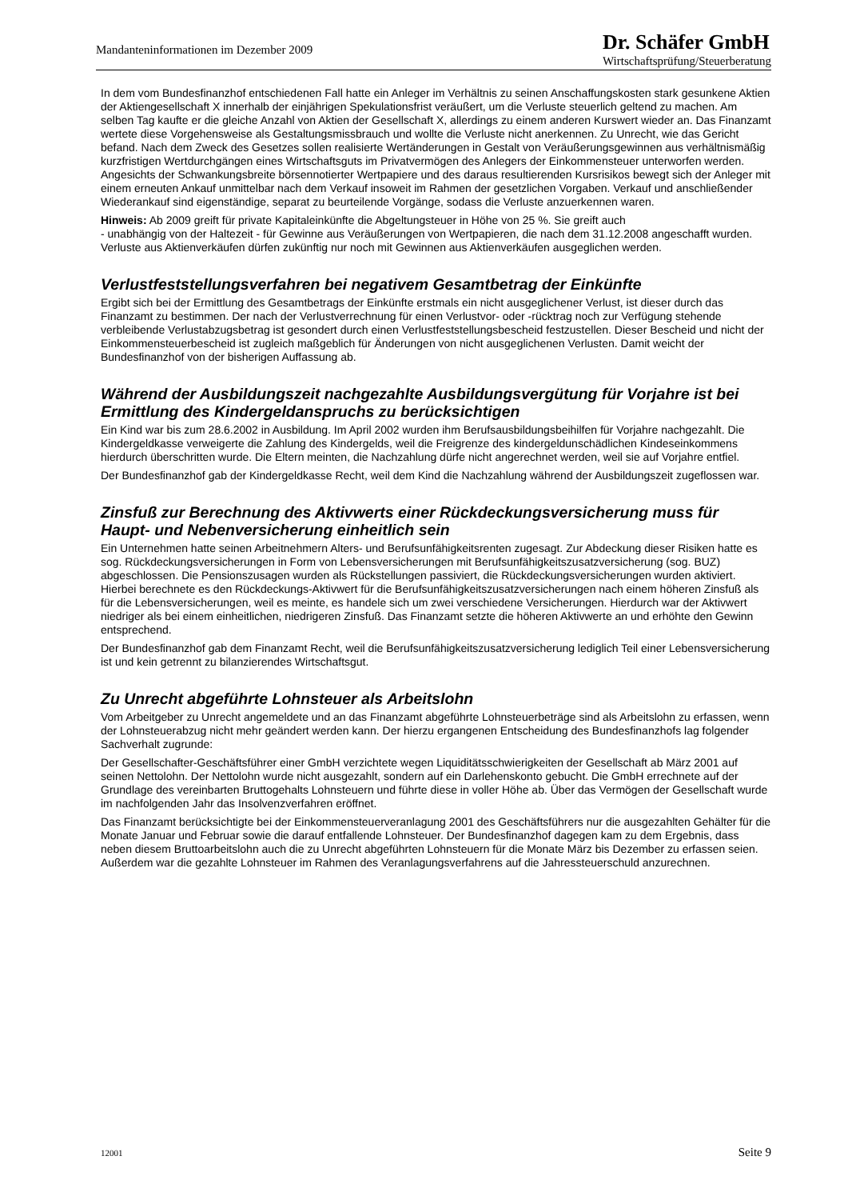Mandanteninformationen im Dezember 2009
Dr. Schäfer GmbH
Wirtschaftsprüfung/Steuerberatung
In dem vom Bundesfinanzhof entschiedenen Fall hatte ein Anleger im Verhältnis zu seinen Anschaffungskosten stark gesunkene Aktien der Aktiengesellschaft X innerhalb der einjährigen Spekulationsfrist veräußert, um die Verluste steuerlich geltend zu machen. Am selben Tag kaufte er die gleiche Anzahl von Aktien der Gesellschaft X, allerdings zu einem anderen Kurswert wieder an. Das Finanzamt wertete diese Vorgehensweise als Gestaltungsmissbrauch und wollte die Verluste nicht anerkennen. Zu Unrecht, wie das Gericht befand. Nach dem Zweck des Gesetzes sollen realisierte Wertänderungen in Gestalt von Veräußerungsgewinnen aus verhältnismäßig kurzfristigen Wertdurchgängen eines Wirtschaftsguts im Privatvermögen des Anlegers der Einkommensteuer unterworfen werden. Angesichts der Schwankungsbreite börsennotierter Wertpapiere und des daraus resultierenden Kursrisikos bewegt sich der Anleger mit einem erneuten Ankauf unmittelbar nach dem Verkauf insoweit im Rahmen der gesetzlichen Vorgaben. Verkauf und anschließender Wiederankauf sind eigenständige, separat zu beurteilende Vorgänge, sodass die Verluste anzuerkennen waren.
Hinweis: Ab 2009 greift für private Kapitaleinkünfte die Abgeltungsteuer in Höhe von 25 %. Sie greift auch
- unabhängig von der Haltezeit - für Gewinne aus Veräußerungen von Wertpapieren, die nach dem 31.12.2008 angeschafft wurden. Verluste aus Aktienverkäufen dürfen zukünftig nur noch mit Gewinnen aus Aktienverkäufen ausgeglichen werden.
Verlustfeststellungsverfahren bei negativem Gesamtbetrag der Einkünfte
Ergibt sich bei der Ermittlung des Gesamtbetrags der Einkünfte erstmals ein nicht ausgeglichener Verlust, ist dieser durch das Finanzamt zu bestimmen. Der nach der Verlustverrechnung für einen Verlustvor- oder -rücktrag noch zur Verfügung stehende verbleibende Verlustabzugsbetrag ist gesondert durch einen Verlustfeststellungsbescheid festzustellen. Dieser Bescheid und nicht der Einkommensteuerbescheid ist zugleich maßgeblich für Änderungen von nicht ausgeglichenen Verlusten. Damit weicht der Bundesfinanzhof von der bisherigen Auffassung ab.
Während der Ausbildungszeit nachgezahlte Ausbildungsvergütung für Vorjahre ist bei Ermittlung des Kindergeldanspruchs zu berücksichtigen
Ein Kind war bis zum 28.6.2002 in Ausbildung. Im April 2002 wurden ihm Berufsausbildungsbeihilfen für Vorjahre nachgezahlt. Die Kindergeldkasse verweigerte die Zahlung des Kindergelds, weil die Freigrenze des kindergeldunschädlichen Kindeseinkommens hierdurch überschritten wurde. Die Eltern meinten, die Nachzahlung dürfe nicht angerechnet werden, weil sie auf Vorjahre entfiel.
Der Bundesfinanzhof gab der Kindergeldkasse Recht, weil dem Kind die Nachzahlung während der Ausbildungszeit zugeflossen war.
Zinsfuß zur Berechnung des Aktivwerts einer Rückdeckungsversicherung muss für Haupt- und Nebenversicherung einheitlich sein
Ein Unternehmen hatte seinen Arbeitnehmern Alters- und Berufsunfähigkeitsrenten zugesagt. Zur Abdeckung dieser Risiken hatte es sog. Rückdeckungsversicherungen in Form von Lebensversicherungen mit Berufsunfähigkeitszusatzversicherung (sog. BUZ) abgeschlossen. Die Pensionszusagen wurden als Rückstellungen passiviert, die Rückdeckungsversicherungen wurden aktiviert. Hierbei berechnete es den Rückdeckungs-Aktivwert für die Berufsunfähigkeitszusatzversicherungen nach einem höheren Zinsfuß als für die Lebensversicherungen, weil es meinte, es handele sich um zwei verschiedene Versicherungen. Hierdurch war der Aktivwert niedriger als bei einem einheitlichen, niedrigeren Zinsfuß. Das Finanzamt setzte die höheren Aktivwerte an und erhöhte den Gewinn entsprechend.
Der Bundesfinanzhof gab dem Finanzamt Recht, weil die Berufsunfähigkeitszusatzversicherung lediglich Teil einer Lebensversicherung ist und kein getrennt zu bilanzierendes Wirtschaftsgut.
Zu Unrecht abgeführte Lohnsteuer als Arbeitslohn
Vom Arbeitgeber zu Unrecht angemeldete und an das Finanzamt abgeführte Lohnsteuerbeträge sind als Arbeitslohn zu erfassen, wenn der Lohnsteuerabzug nicht mehr geändert werden kann. Der hierzu ergangenen Entscheidung des Bundesfinanzhofs lag folgender Sachverhalt zugrunde:
Der Gesellschafter-Geschäftsführer einer GmbH verzichtete wegen Liquiditätsschwierigkeiten der Gesellschaft ab März 2001 auf seinen Nettolohn. Der Nettolohn wurde nicht ausgezahlt, sondern auf ein Darlehenskonto gebucht. Die GmbH errechnete auf der Grundlage des vereinbarten Bruttogehalts Lohnsteuern und führte diese in voller Höhe ab. Über das Vermögen der Gesellschaft wurde im nachfolgenden Jahr das Insolvenzverfahren eröffnet.
Das Finanzamt berücksichtigte bei der Einkommensteuerveranlagung 2001 des Geschäftsführers nur die ausgezahlten Gehälter für die Monate Januar und Februar sowie die darauf entfallende Lohnsteuer. Der Bundesfinanzhof dagegen kam zu dem Ergebnis, dass neben diesem Bruttoarbeitslohn auch die zu Unrecht abgeführten Lohnsteuern für die Monate März bis Dezember zu erfassen seien. Außerdem war die gezahlte Lohnsteuer im Rahmen des Veranlagungsverfahrens auf die Jahressteuerschuld anzurechnen.
12001 Seite 9